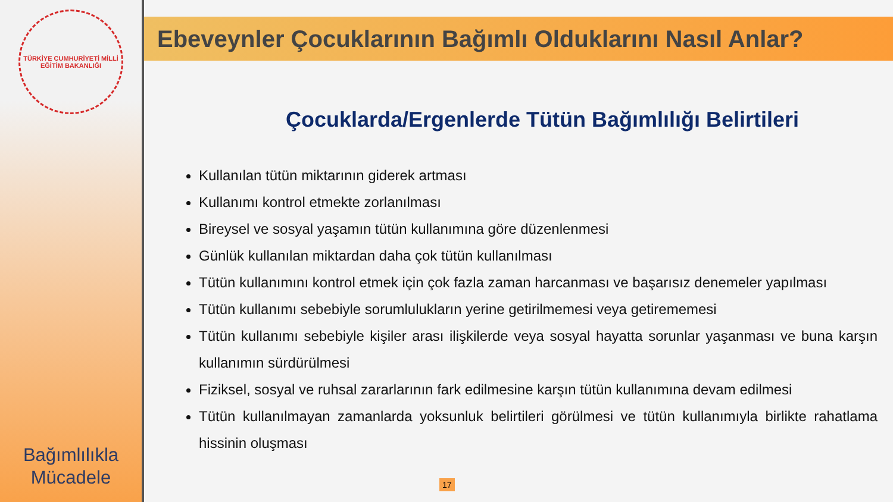TÜRKİYE CUMHURİYETİ MİLLİ EĞİTİM BAKANLIĞI
Bağımlılıkla
Mücadele
Ebeveynler Çocuklarının Bağımlı Olduklarını Nasıl Anlar?
Çocuklarda/Ergenlerde Tütün Bağımlılığı Belirtileri
Kullanılan tütün miktarının giderek artması
Kullanımı kontrol etmekte zorlanılması
Bireysel ve sosyal yaşamın tütün kullanımına göre düzenlenmesi
Günlük kullanılan miktardan daha çok tütün kullanılması
Tütün kullanımını kontrol etmek için çok fazla zaman harcanması ve başarısız denemeler yapılması
Tütün kullanımı sebebiyle sorumlulukların yerine getirilmemesi veya getirememesi
Tütün kullanımı sebebiyle kişiler arası ilişkilerde veya sosyal hayatta sorunlar yaşanması ve buna karşın kullanımın sürdürülmesi
Fiziksel, sosyal ve ruhsal zararlarının fark edilmesine karşın tütün kullanımına devam edilmesi
Tütün kullanılmayan zamanlarda yoksunluk belirtileri görülmesi ve tütün kullanımıyla birlikte rahatlama hissinin oluşması
17